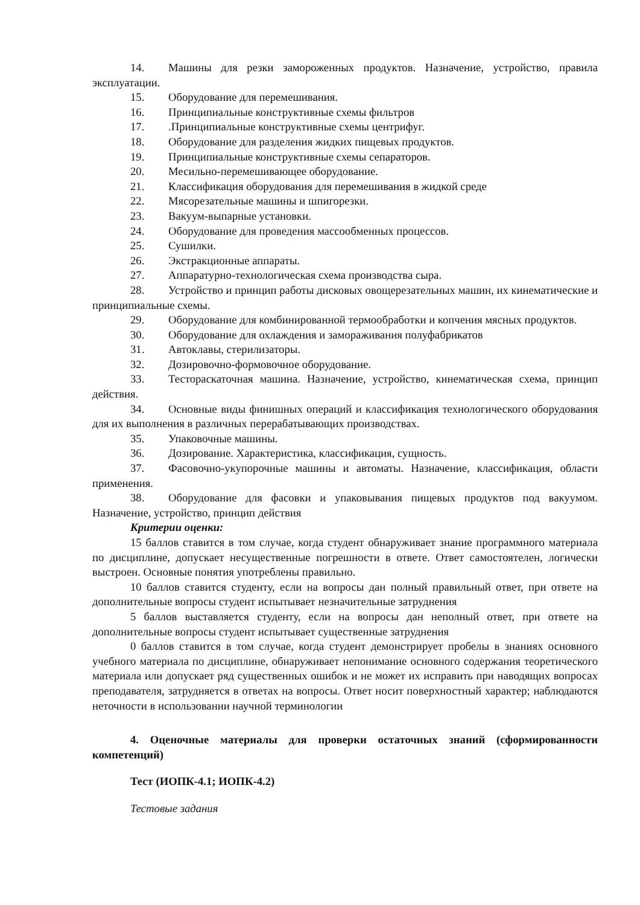14. Машины для резки замороженных продуктов. Назначение, устройство, правила эксплуатации.
15. Оборудование для перемешивания.
16. Принципиальные конструктивные схемы фильтров
17..Принципиальные конструктивные схемы центрифуг.
18. Оборудование для разделения жидких пищевых продуктов.
19. Принципиальные конструктивные схемы сепараторов.
20. Месильно-перемешивающее оборудование.
21. Классификация оборудования для перемешивания в жидкой среде
22. Мясорезательные машины и шпигорезки.
23. Вакуум-выпарные установки.
24. Оборудование для проведения массообменных процессов.
25. Сушилки.
26. Экстракционные аппараты.
27. Аппаратурно-технологическая схема производства сыра.
28. Устройство и принцип работы дисковых овощерезательных машин, их кинематические и принципиальные схемы.
29. Оборудование для комбинированной термообработки и копчения мясных продуктов.
30. Оборудование для охлаждения и замораживания полуфабрикатов
31. Автоклавы, стерилизаторы.
32. Дозировочно-формовочное оборудование.
33. Тестораскаточная машина. Назначение, устройство, кинематическая схема, принцип действия.
34. Основные виды финишных операций и классификация технологического оборудования для их выполнения в различных перерабатывающих производствах.
35. Упаковочные машины.
36. Дозирование. Характеристика, классификация, сущность.
37. Фасовочно-укупорочные машины и автоматы. Назначение, классификация, области применения.
38. Оборудование для фасовки и упаковывания пищевых продуктов под вакуумом. Назначение, устройство, принцип действия
Критерии оценки:
15 баллов ставится в том случае, когда студент обнаруживает знание программного материала по дисциплине, допускает несущественные погрешности в ответе. Ответ самостоятелен, логически выстроен. Основные понятия употреблены правильно.
10 баллов ставится студенту, если на вопросы дан полный правильный ответ, при ответе на дополнительные вопросы студент испытывает незначительные затруднения
5 баллов выставляется студенту, если на вопросы дан неполный ответ, при ответе на дополнительные вопросы студент испытывает существенные затруднения
0 баллов ставится в том случае, когда студент демонстрирует пробелы в знаниях основного учебного материала по дисциплине, обнаруживает непонимание основного содержания теоретического материала или допускает ряд существенных ошибок и не может их исправить при наводящих вопросах преподавателя, затрудняется в ответах на вопросы. Ответ носит поверхностный характер; наблюдаются неточности в использовании научной терминологии
4. Оценочные материалы для проверки остаточных знаний (сформированности компетенций)
Тест (ИОПК-4.1; ИОПК-4.2)
Тестовые задания